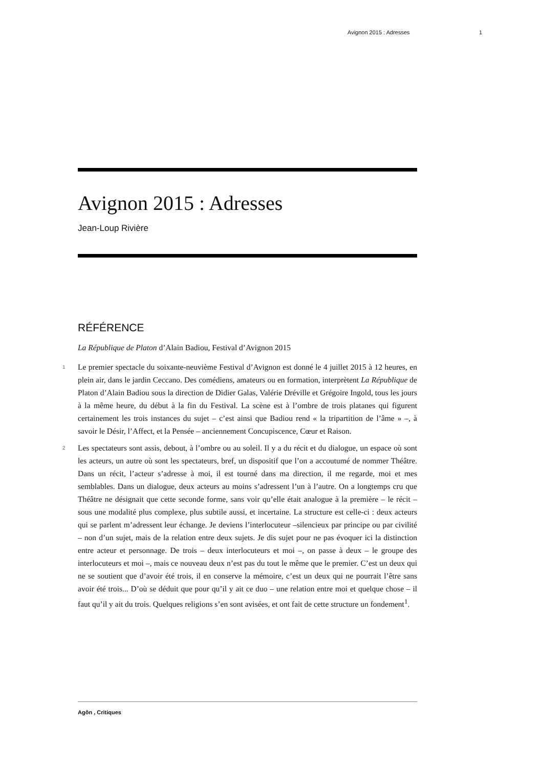Avignon 2015 : Adresses 1
Avignon 2015 : Adresses
Jean-Loup Rivière
RÉFÉRENCE
La République de Platon d’Alain Badiou, Festival d’Avignon 2015
1 Le premier spectacle du soixante-neuvième Festival d’Avignon est donné le 4 juillet 2015 à 12 heures, en plein air, dans le jardin Ceccano. Des comédiens, amateurs ou en formation, interprètent La République de Platon d’Alain Badiou sous la direction de Didier Galas, Valérie Dréville et Grégoire Ingold, tous les jours à la même heure, du début à la fin du Festival. La scène est à l’ombre de trois platanes qui figurent certainement les trois instances du sujet – c’est ainsi que Badiou rend « la tripartition de l’âme » –, à savoir le Désir, l’Affect, et la Pensée – anciennement Concupiscence, Cœur et Raison.
2 Les spectateurs sont assis, debout, à l’ombre ou au soleil. Il y a du récit et du dialogue, un espace où sont les acteurs, un autre où sont les spectateurs, bref, un dispositif que l’on a accoutumé de nommer Théâtre. Dans un récit, l’acteur s’adresse à moi, il est tourné dans ma direction, il me regarde, moi et mes semblables. Dans un dialogue, deux acteurs au moins s’adressent l’un à l’autre. On a longtemps cru que Théâtre ne désignait que cette seconde forme, sans voir qu’elle était analogue à la première – le récit – sous une modalité plus complexe, plus subtile aussi, et incertaine. La structure est celle-ci : deux acteurs qui se parlent m’adressent leur échange. Je deviens l’interlocuteur –silencieux par principe ou par civilité – non d’un sujet, mais de la relation entre deux sujets. Je dis sujet pour ne pas évoquer ici la distinction entre acteur et personnage. De trois – deux interlocuteurs et moi –, on passe à deux – le groupe des interlocuteurs et moi –, mais ce nouveau deux n’est pas du tout le même que le premier. C’est un deux qui ne se soutient que d’avoir été trois, il en conserve la mémoire, c’est un deux qui ne pourrait l’être sans avoir été trois... D’où se déduit que pour qu’il y ait ce duo – une relation entre moi et quelque chose – il faut qu’il y ait du trois. Quelques religions s’en sont avisées, et ont fait de cette structure un fondement<sup>1</sup>.
Agôn , Critiques